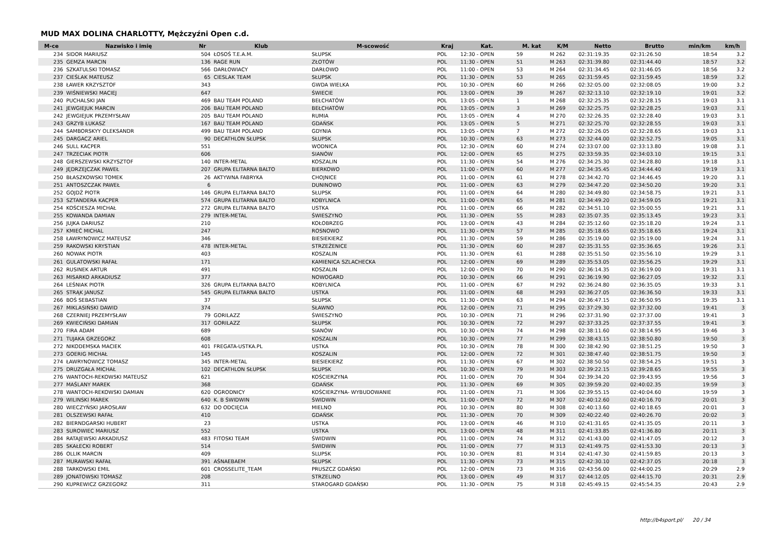MUD MAX DOLINA CHARLOTTY, Mężczyźni Open c.d.
| M-ce | Nazwisko i imię | Nr | Klub | M-scowość | Kraj | Kat. | M. kat | K/M | Netto | Brutto | min/km | km/h |
| --- | --- | --- | --- | --- | --- | --- | --- | --- | --- | --- | --- | --- |
| 234 | SIDOR MARIUSZ | 504 | ŁOSOŚ T.E.A.M. | SŁUPSK | POL | 12:30 - OPEN | 59 | M 262 | 02:31:19.35 | 02:31:26.50 | 18:54 | 3.2 |
| 235 | GEMZA MARCIN | 136 | RAGE RUN | ZŁOTÓW | POL | 11:30 - OPEN | 51 | M 263 | 02:31:39.80 | 02:31:44.40 | 18:57 | 3.2 |
| 236 | SZKATULSKI TOMASZ | 566 | DARŁOWIACY | DARŁOWO | POL | 11:00 - OPEN | 53 | M 264 | 02:31:34.45 | 02:31:46.05 | 18:56 | 3.2 |
| 237 | CIEŚLAK MATEUSZ | 65 | CIESLAK TEAM | SŁUPSK | POL | 11:30 - OPEN | 53 | M 265 | 02:31:59.45 | 02:31:59.45 | 18:59 | 3.2 |
| 238 | ŁAWER KRZYSZTOF | 343 | | GWDA WIELKA | POL | 10:30 - OPEN | 60 | M 266 | 02:32:05.00 | 02:32:08.05 | 19:00 | 3.2 |
| 239 | WIŚNIEWSKI MACIEJ | 647 | | ŚWIECIE | POL | 13:00 - OPEN | 39 | M 267 | 02:32:13.10 | 02:32:19.10 | 19:01 | 3.2 |
| 240 | PUCHALSKI JAN | 469 | BAU TEAM POLAND | BEŁCHATÓW | POL | 13:05 - OPEN | 1 | M 268 | 02:32:25.35 | 02:32:28.15 | 19:03 | 3.1 |
| 241 | JEWGIEJUK MARCIN | 206 | BAU TEAM POLAND | BEŁCHATÓW | POL | 13:05 - OPEN | 3 | M 269 | 02:32:25.75 | 02:32:28.25 | 19:03 | 3.1 |
| 242 | JEWGIEJUK PRZEMYSŁAW | 205 | BAU TEAM POLAND | RUMIA | POL | 13:05 - OPEN | 4 | M 270 | 02:32:26.35 | 02:32:28.40 | 19:03 | 3.1 |
| 243 | GRZYB ŁUKASZ | 167 | BAU TEAM POLAND | GDAŃSK | POL | 13:05 - OPEN | 5 | M 271 | 02:32:25.70 | 02:32:28.55 | 19:03 | 3.1 |
| 244 | SAMBORSKYY OLEKSANDR | 499 | BAU TEAM POLAND | GDYNIA | POL | 13:05 - OPEN | 7 | M 272 | 02:32:26.05 | 02:32:28.65 | 19:03 | 3.1 |
| 245 | DARGACZ ARIEL | 90 | DECATHLON SŁUPSK | SŁUPSK | POL | 10:30 - OPEN | 63 | M 273 | 02:32:44.00 | 02:32:52.75 | 19:05 | 3.1 |
| 246 | SULL KACPER | 551 | | WODNICA | POL | 12:30 - OPEN | 60 | M 274 | 02:33:07.00 | 02:33:13.80 | 19:08 | 3.1 |
| 247 | TRZECIAK PIOTR | 606 | | SIANÓW | POL | 12:00 - OPEN | 65 | M 275 | 02:33:59.35 | 02:34:03.10 | 19:15 | 3.1 |
| 248 | GIERSZEWSKI KRZYSZTOF | 140 | INTER-METAL | KOSZALIN | POL | 11:30 - OPEN | 54 | M 276 | 02:34:25.30 | 02:34:28.80 | 19:18 | 3.1 |
| 249 | JĘDRZEJCZAK PAWEŁ | 207 | GRUPA ELITARNA BALTO | BIERKOWO | POL | 11:00 - OPEN | 60 | M 277 | 02:34:35.45 | 02:34:44.40 | 19:19 | 3.1 |
| 250 | BŁASZKOWSKI TOMEK | 26 | AKTYWNA FABRYKA | CHOJNICE | POL | 11:00 - OPEN | 61 | M 278 | 02:34:42.70 | 02:34:46.45 | 19:20 | 3.1 |
| 251 | ANTOSZCZAK PAWEŁ | 6 | | DUNINOWO | POL | 11:00 - OPEN | 63 | M 279 | 02:34:47.20 | 02:34:50.20 | 19:20 | 3.1 |
| 252 | GOJDŻ PIOTR | 146 | GRUPA ELITARNA BALTO | SŁUPSK | POL | 11:00 - OPEN | 64 | M 280 | 02:34:49.80 | 02:34:58.75 | 19:21 | 3.1 |
| 253 | SZTANDERA KACPER | 574 | GRUPA ELITARNA BALTO | KOBYLNICA | POL | 11:00 - OPEN | 65 | M 281 | 02:34:49.20 | 02:34:59.05 | 19:21 | 3.1 |
| 254 | KOŚCIESZA MICHAŁ | 272 | GRUPA ELITARNA BALTO | USTKA | POL | 11:00 - OPEN | 66 | M 282 | 02:34:51.10 | 02:35:00.55 | 19:21 | 3.1 |
| 255 | KOWANDA DAMIAN | 279 | INTER-METAL | ŚWIESZYNO | POL | 11:30 - OPEN | 55 | M 283 | 02:35:07.35 | 02:35:13.45 | 19:23 | 3.1 |
| 256 | JUJKA DARIUSZ | 210 | | KOŁOBRZEG | POL | 13:00 - OPEN | 43 | M 284 | 02:35:12.60 | 02:35:18.20 | 19:24 | 3.1 |
| 257 | KMIEĆ MICHAL | 247 | | ROSNOWO | POL | 11:30 - OPEN | 57 | M 285 | 02:35:18.65 | 02:35:18.65 | 19:24 | 3.1 |
| 258 | ŁAWRYNOWICZ MATEUSZ | 346 | | BIESIEKIERZ | POL | 11:30 - OPEN | 59 | M 286 | 02:35:19.00 | 02:35:19.00 | 19:24 | 3.1 |
| 259 | RAKOWSKI KRYSTIAN | 478 | INTER-METAL | STRZEŻENICE | POL | 11:30 - OPEN | 60 | M 287 | 02:35:31.55 | 02:35:36.65 | 19:26 | 3.1 |
| 260 | NOWAK PIOTR | 403 | | KOSZALIN | POL | 11:30 - OPEN | 61 | M 288 | 02:35:51.50 | 02:35:56.10 | 19:29 | 3.1 |
| 261 | GULATOWSKI RAFAŁ | 171 | | KAMIENICA SZLACHECKA | POL | 12:00 - OPEN | 69 | M 289 | 02:35:53.05 | 02:35:56.25 | 19:29 | 3.1 |
| 262 | RUSINEK ARTUR | 491 | | KOSZALIN | POL | 12:00 - OPEN | 70 | M 290 | 02:36:14.35 | 02:36:19.00 | 19:31 | 3.1 |
| 263 | MISARKO ARKADIUSZ | 377 | | NOWOGARD | POL | 10:30 - OPEN | 66 | M 291 | 02:36:19.90 | 02:36:27.05 | 19:32 | 3.1 |
| 264 | LEŚNIAK PIOTR | 326 | GRUPA ELITARNA BALTO | KOBYLNICA | POL | 11:00 - OPEN | 67 | M 292 | 02:36:24.80 | 02:36:35.05 | 19:33 | 3.1 |
| 265 | STRĄK JANUSZ | 545 | GRUPA ELITARNA BALTO | USTKA | POL | 11:00 - OPEN | 68 | M 293 | 02:36:27.05 | 02:36:36.50 | 19:33 | 3.1 |
| 266 | BOŚ SEBASTIAN | 37 | | SŁUPSK | POL | 11:30 - OPEN | 63 | M 294 | 02:36:47.15 | 02:36:50.95 | 19:35 | 3.1 |
| 267 | MIKLASIŃSKI DAWID | 374 | | SŁAWNO | POL | 12:00 - OPEN | 71 | M 295 | 02:37:29.30 | 02:37:32.00 | 19:41 | 3 |
| 268 | CZERNIEJ PRZEMYSŁAW | 79 | GORILAZZ | ŚWIESZYNO | POL | 10:30 - OPEN | 71 | M 296 | 02:37:31.90 | 02:37:37.00 | 19:41 | 3 |
| 269 | KWIECIŃSKI DAMIAN | 317 | GORILAZZ | SŁUPSK | POL | 10:30 - OPEN | 72 | M 297 | 02:37:33.25 | 02:37:37.55 | 19:41 | 3 |
| 270 | FIRA ADAM | 689 | | SIANÓW | POL | 10:30 - OPEN | 74 | M 298 | 02:38:11.60 | 02:38:14.95 | 19:46 | 3 |
| 271 | TUJAKA GRZEGORZ | 608 | | KOSZALIN | POL | 10:30 - OPEN | 77 | M 299 | 02:38:43.15 | 02:38:50.80 | 19:50 | 3 |
| 272 | NIKODEMSKA MACIEK | 401 | FREGATA-USTKA.PL | USTKA | POL | 10:30 - OPEN | 78 | M 300 | 02:38:42.90 | 02:38:51.25 | 19:50 | 3 |
| 273 | GOERIG MICHAŁ | 145 | | KOSZALIN | POL | 12:00 - OPEN | 72 | M 301 | 02:38:47.40 | 02:38:51.75 | 19:50 | 3 |
| 274 | ŁAWRYNOWICZ TOMASZ | 345 | INTER-METAL | BIESIEKIERZ | POL | 11:30 - OPEN | 67 | M 302 | 02:38:50.50 | 02:38:54.25 | 19:51 | 3 |
| 275 | DRUZGAŁA MICHAŁ | 102 | DECATHLON SŁUPSK | SŁUPSK | POL | 10:30 - OPEN | 79 | M 303 | 02:39:22.15 | 02:39:28.65 | 19:55 | 3 |
| 276 | WANTOCH-REKOWSKI MATEUSZ | 621 | | KOŚCIERZYNA | POL | 11:00 - OPEN | 70 | M 304 | 02:39:34.20 | 02:39:43.95 | 19:56 | 3 |
| 277 | MAŚLANY MAREK | 368 | | GDAŃSK | POL | 11:30 - OPEN | 69 | M 305 | 02:39:59.20 | 02:40:02.35 | 19:59 | 3 |
| 278 | WANTOCH-REKOWSKI DAMIAN | 620 | OGRODNICY | KOŚCIERZYNA- WYBUDOWANIE | POL | 11:00 - OPEN | 71 | M 306 | 02:39:55.15 | 02:40:04.60 | 19:59 | 3 |
| 279 | WILINSKI MAREK | 640 | K. B ŚWIDWIN | ŚWIDWIN | POL | 11:00 - OPEN | 72 | M 307 | 02:40:12.60 | 02:40:16.70 | 20:01 | 3 |
| 280 | WIECZYŃSKI JAROSŁAW | 632 | DO ODCIĘCIA | MIELNO | POL | 10:30 - OPEN | 80 | M 308 | 02:40:13.60 | 02:40:18.65 | 20:01 | 3 |
| 281 | OLSZEWSKI RAFAŁ | 410 | | GDAŃSK | POL | 11:30 - OPEN | 70 | M 309 | 02:40:22.40 | 02:40:26.70 | 20:02 | 3 |
| 282 | BIERNDGARSKI HUBERT | 23 | | USTKA | POL | 13:00 - OPEN | 46 | M 310 | 02:41:31.65 | 02:41:35.05 | 20:11 | 3 |
| 283 | SUROWIEC MARIUSZ | 552 | | USTKA | POL | 13:00 - OPEN | 48 | M 311 | 02:41:33.85 | 02:41:36.80 | 20:11 | 3 |
| 284 | RATAJEWSKI ARKADIUSZ | 483 | FITOSKI TEAM | ŚWIDWIN | POL | 11:00 - OPEN | 74 | M 312 | 02:41:43.00 | 02:41:47.05 | 20:12 | 3 |
| 285 | SKAŁECKI ROBERT | 514 | | ŚWIDWIN | POL | 11:00 - OPEN | 77 | M 313 | 02:41:49.75 | 02:41:53.30 | 20:13 | 3 |
| 286 | OLLIK MARCIN | 409 | | SLUPSK | POL | 10:30 - OPEN | 81 | M 314 | 02:41:47.30 | 02:41:59.85 | 20:13 | 3 |
| 287 | MURAWSKI RAFAŁ | 391 | AŚNAEBAEM | SŁUPSK | POL | 11:30 - OPEN | 73 | M 315 | 02:42:30.10 | 02:42:37.05 | 20:18 | 3 |
| 288 | TARKOWSKI EMIL | 601 | CROSSELITE_TEAM | PRUSZCZ GDAŃSKI | POL | 12:00 - OPEN | 73 | M 316 | 02:43:56.00 | 02:44:00.25 | 20:29 | 2.9 |
| 289 | JONATOWSKI TOMASZ | 208 | | STRZELINO | POL | 13:00 - OPEN | 49 | M 317 | 02:44:12.05 | 02:44:15.70 | 20:31 | 2.9 |
| 290 | KUPREWICZ GRZEGORZ | 311 | | STAROGARD GDAŃSKI | POL | 11:30 - OPEN | 75 | M 318 | 02:45:49.15 | 02:45:54.35 | 20:43 | 2.9 |
http://b4sport.pl/ 20 / 34